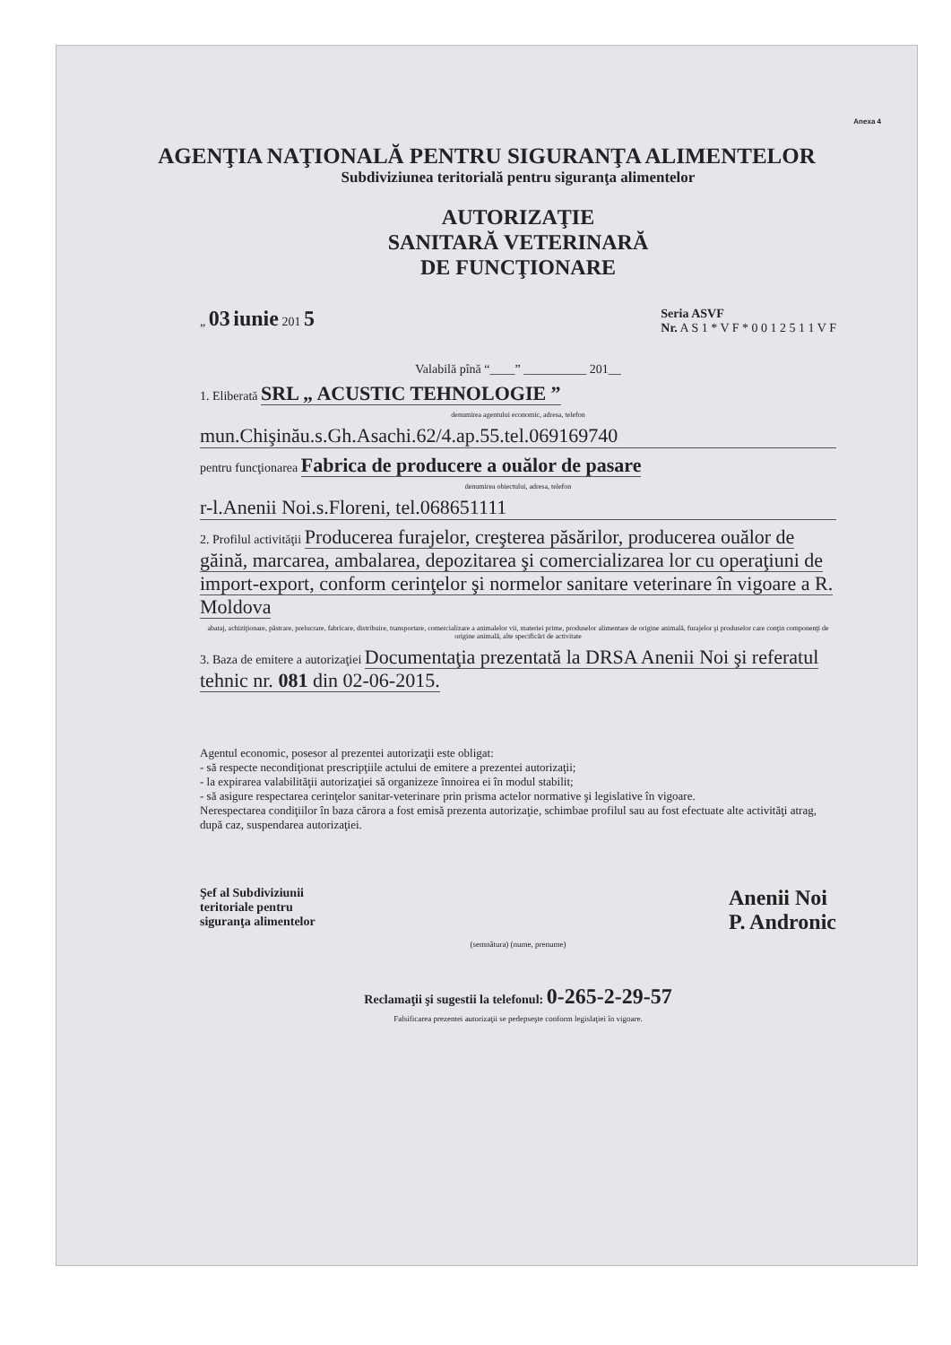Anexa 4
AGENŢIA NAŢIONALĂ PENTRU SIGURANŢA ALIMENTELOR
Subdiviziunea teritorială pentru siguranţa alimentelor
AUTORIZAŢIE
SANITARĂ VETERINARĂ
DE FUNCŢIONARE
„ 03 iunie 201 5 Seria ASVF
Nr. A S 1 * V F * 0 0 1 2 5 1 1 V F
Valabilă pînă “____” __________ 201__
1. Eliberată SRL „ ACUSTIC TEHNOLOGIE ”
denumirea agentului economic, adresa, telefon
mun.Chişinău.s.Gh.Asachi.62/4.ap.55.tel.069169740
pentru funcţionarea Fabrica de producere a ouălor de pasare
denumirea obiectului, adresa, telefon
r-l.Anenii Noi.s.Floreni, tel.068651111
2. Profilul activităţii Producerea furajelor, creşterea păsărilor, producerea ouălor de găină, marcarea, ambalarea, depozitarea şi comercializarea lor cu operaţiuni de import-export, conform cerinţelor şi normelor sanitare veterinare în vigoare a R. Moldova
abataj, achiziţionare, păstrare, prelucrare, fabricare, distribuire, transportare, comercializare a animalelor vii, materiei prime, produselor alimentare de origine animală, furajelor şi produselor care conţin componenţi de origine animală, alte specificări de activitate
3. Baza de emitere a autorizaţiei Documentaţia prezentată la DRSA Anenii Noi şi referatul tehnic nr. 081 din 02-06-2015.
Agentul economic, posesor al prezentei autorizaţii este obligat:
- să respecte necondiţionat prescripţiile actului de emitere a prezentei autorizaţii;
- la expirarea valabilităţii autorizaţiei să organizeze înnoirea ei în modul stabilit;
- să asigure respectarea cerinţelor sanitar-veterinare prin prisma actelor normative şi legislative în vigoare.
Nerespectarea condiţiilor în baza cărora a fost emisă prezenta autorizaţie, schimbae profilul sau au fost efectuate alte activităţi atrag, după caz, suspendarea autorizaţiei.
Şef al Subdiviziunii
teritoriale pentru
siguranţa alimentelor Anenii Noi
P. Andronic
(semnătura) (nume, prenume)
Reclamaţii şi sugestii la telefonul: 0-265-2-29-57
Falsificarea prezentei autorizaţii se pedepseşte conform legislaţiei în vigoare.